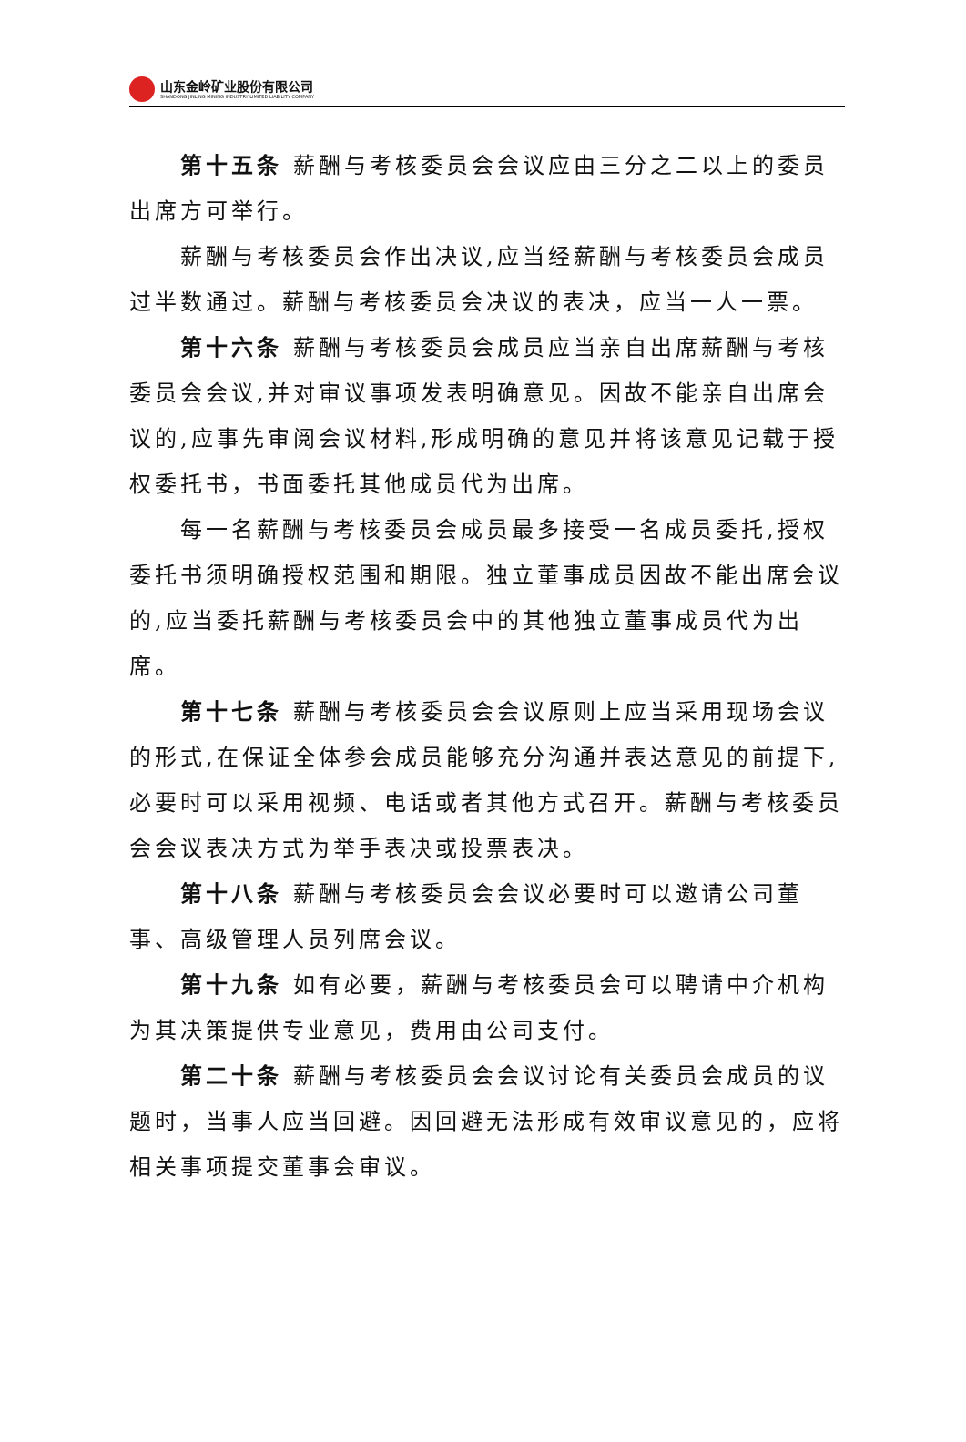山东金岭矿业股份有限公司
SHANDONG JINLING MINING INDUSTRY LIMITED LIABILITY COMPANY
第十五条 薪酬与考核委员会会议应由三分之二以上的委员出席方可举行。
薪酬与考核委员会作出决议,应当经薪酬与考核委员会成员过半数通过。薪酬与考核委员会决议的表决，应当一人一票。
第十六条 薪酬与考核委员会成员应当亲自出席薪酬与考核委员会会议,并对审议事项发表明确意见。因故不能亲自出席会议的,应事先审阅会议材料,形成明确的意见并将该意见记载于授权委托书，书面委托其他成员代为出席。
每一名薪酬与考核委员会成员最多接受一名成员委托,授权委托书须明确授权范围和期限。独立董事成员因故不能出席会议的,应当委托薪酬与考核委员会中的其他独立董事成员代为出席。
第十七条 薪酬与考核委员会会议原则上应当采用现场会议的形式,在保证全体参会成员能够充分沟通并表达意见的前提下,必要时可以采用视频、电话或者其他方式召开。薪酬与考核委员会会议表决方式为举手表决或投票表决。
第十八条 薪酬与考核委员会会议必要时可以邀请公司董事、高级管理人员列席会议。
第十九条 如有必要，薪酬与考核委员会可以聘请中介机构为其决策提供专业意见，费用由公司支付。
第二十条 薪酬与考核委员会会议讨论有关委员会成员的议题时，当事人应当回避。因回避无法形成有效审议意见的，应将相关事项提交董事会审议。